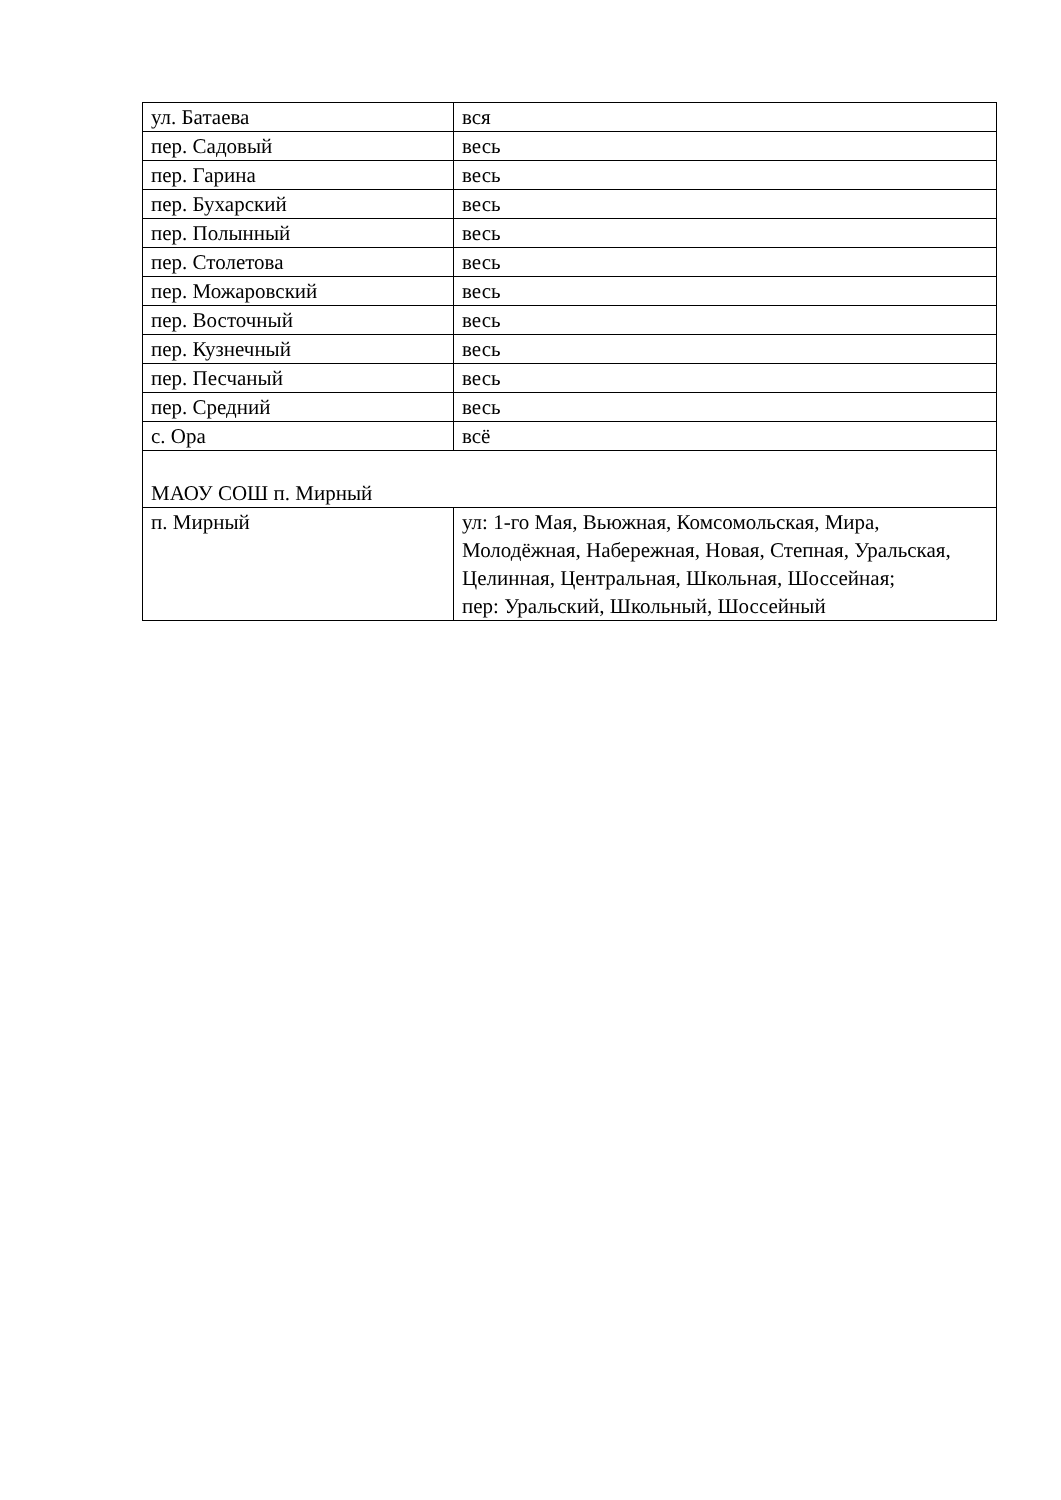| ул. Батаева | вся |
| пер. Садовый | весь |
| пер. Гарина | весь |
| пер. Бухарский | весь |
| пер. Полынный | весь |
| пер. Столетова | весь |
| пер. Можаровский | весь |
| пер. Восточный | весь |
| пер. Кузнечный | весь |
| пер. Песчаный | весь |
| пер. Средний | весь |
| с. Ора | всё |
| МАОУ СОШ п. Мирный | |
| п. Мирный | ул: 1-го Мая, Вьюжная, Комсомольская, Мира, Молодёжная, Набережная, Новая, Степная, Уральская, Целинная, Центральная, Школьная, Шоссейная; пер: Уральский, Школьный, Шоссейный |